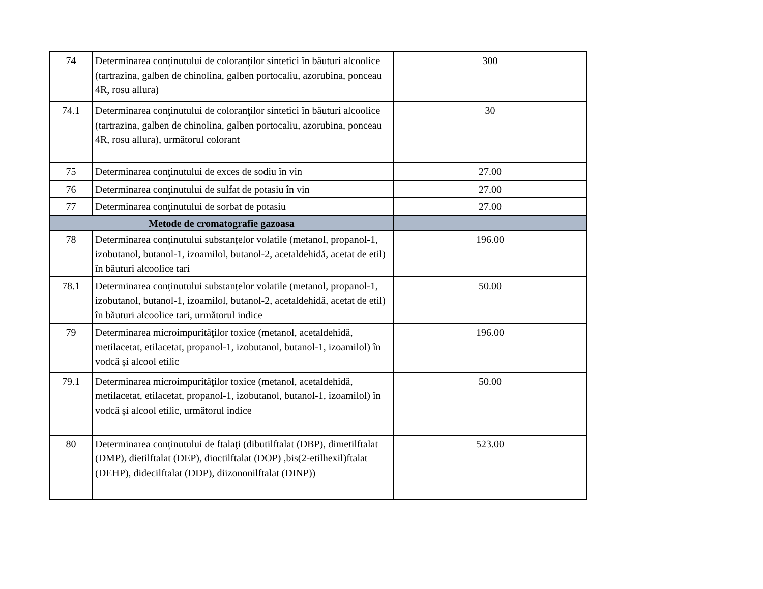| 74 | Determinarea conţinutului de coloranţilor sintetici în băuturi alcoolice (tartrazina, galben de chinolina, galben portocaliu, azorubina, ponceau 4R, rosu allura) | 300 |
| 74.1 | Determinarea conţinutului de coloranţilor sintetici în băuturi alcoolice (tartrazina, galben de chinolina, galben portocaliu, azorubina, ponceau 4R, rosu allura), următorul colorant | 30 |
| 75 | Determinarea conţinutului de exces de sodiu în vin | 27.00 |
| 76 | Determinarea conţinutului de sulfat de potasiu în vin | 27.00 |
| 77 | Determinarea conţinutului de sorbat de potasiu | 27.00 |
| Metode de cromatografie gazoasa | | |
| 78 | Determinarea conținutului substanțelor volatile (metanol, propanol-1, izobutanol, butanol-1, izoamilol, butanol-2, acetaldehidă, acetat de etil) în băuturi alcoolice tari | 196.00 |
| 78.1 | Determinarea conținutului substanțelor volatile (metanol, propanol-1, izobutanol, butanol-1, izoamilol, butanol-2, acetaldehidă, acetat de etil) în băuturi alcoolice tari, următorul indice | 50.00 |
| 79 | Determinarea microimpurităţilor toxice (metanol, acetaldehidă, metilacetat, etilacetat, propanol-1, izobutanol, butanol-1, izoamilol) în vodcă și alcool etilic | 196.00 |
| 79.1 | Determinarea microimpurităţilor toxice (metanol, acetaldehidă, metilacetat, etilacetat, propanol-1, izobutanol, butanol-1, izoamilol) în vodcă și alcool etilic, următorul indice | 50.00 |
| 80 | Determinarea conţinutului de ftalaţi (dibutilftalat (DBP), dimetilftalat (DMP), dietilftalat (DEP), dioctilftalat (DOP) ,bis(2-etilhexil)ftalat (DEHP), didecilftalat (DDP), diizononilftalat (DINP)) | 523.00 |